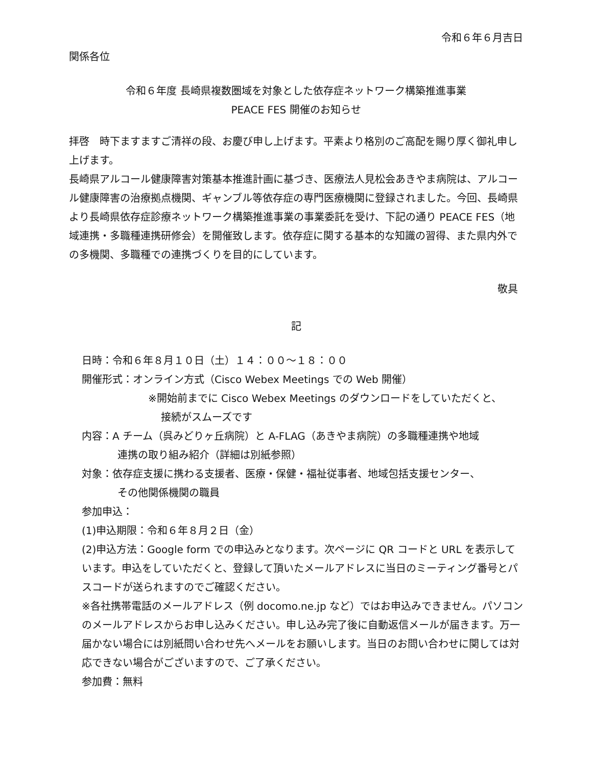令和６年６月吉日
関係各位
令和６年度 長崎県複数圏域を対象とした依存症ネットワーク構築推進事業
PEACE FES 開催のお知らせ
拝啓　時下ますますご清祥の段、お慶び申し上げます。平素より格別のご高配を賜り厚く御礼申し上げます。
長崎県アルコール健康障害対策基本推進計画に基づき、医療法人見松会あきやま病院は、アルコール健康障害の治療拠点機関、ギャンブル等依存症の専門医療機関に登録されました。今回、長崎県より長崎県依存症診療ネットワーク構築推進事業の事業委託を受け、下記の通り PEACE FES（地域連携・多職種連携研修会）を開催致します。依存症に関する基本的な知識の習得、また県内外での多機関、多職種での連携づくりを目的にしています。
敬具
記
日時：令和６年８月１０日（土）１４：００～１８：００
開催形式：オンライン方式（Cisco Webex Meetings での Web 開催）
※開始前までに Cisco Webex Meetings のダウンロードをしていただくと、
接続がスムーズです
内容：A チーム（呉みどりヶ丘病院）と A-FLAG（あきやま病院）の多職種連携や地域
連携の取り組み紹介（詳細は別紙参照）
対象：依存症支援に携わる支援者、医療・保健・福祉従事者、地域包括支援センター、
その他関係機関の職員
参加申込：
(1)申込期限：令和６年８月２日（金）
(2)申込方法：Google form での申込みとなります。次ページに QR コードと URL を表示しています。申込をしていただくと、登録して頂いたメールアドレスに当日のミーティング番号とパスコードが送られますのでご確認ください。
※各社携帯電話のメールアドレス（例 docomo.ne.jp など）ではお申込みできません。パソコンのメールアドレスからお申し込みください。申し込み完了後に自動返信メールが届きます。万一届かない場合には別紙問い合わせ先へメールをお願いします。当日のお問い合わせに関しては対応できない場合がございますので、ご了承ください。
参加費：無料